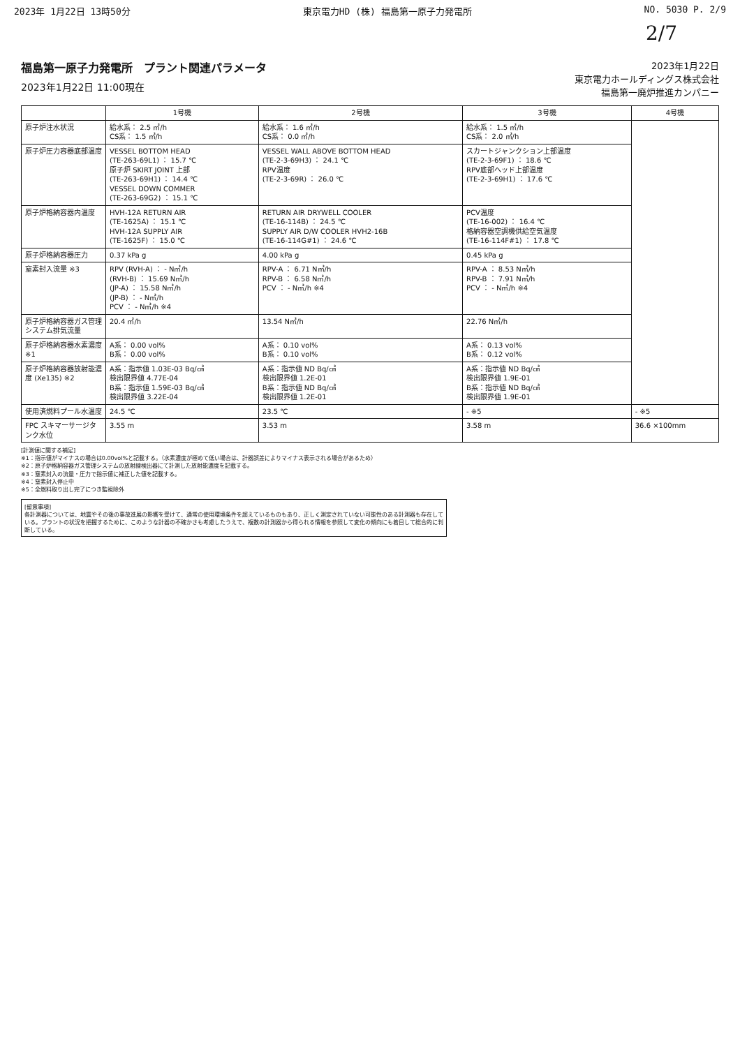2023年 1月22日 13時50分 東京電力HD (株) 福島第一原子力発電所 NO. 5030 P. 2/9
2/7
福島第一原子力発電所　プラント関連パラメータ
2023年1月22日 11:00現在
2023年1月22日
東京電力ホールディングス株式会社
福島第一廃炉推進カンパニー
| | 1号機 | 2号機 | 3号機 | 4号機 |
| --- | --- | --- | --- | --- |
| 原子炉注水状況 | 給水系： 2.5 ㎥/h CS系： 1.5 ㎥/h | 給水系： 1.6 ㎥/h CS系： 0.0 ㎥/h | 給水系： 1.5 ㎥/h CS系： 2.0 ㎥/h | |
| 原子炉圧力容器底部温度 | VESSEL BOTTOM HEAD (TE-263-69L1) ： 15.7 ℃ 原子炉 SKIRT JOINT 上部 (TE-263-69H1) ： 14.4 ℃ VESSEL DOWN COMMER (TE-263-69G2) ： 15.1 ℃ | VESSEL WALL ABOVE BOTTOM HEAD (TE-2-3-69H3) ： 24.1 ℃ RPV温度 (TE-2-3-69R) ： 26.0 ℃ | スカートジャンクション上部温度 (TE-2-3-69F1) ： 18.6 ℃ RPV底部ヘッド上部温度 (TE-2-3-69H1) ： 17.6 ℃ | |
| 原子炉格納容器内温度 | HVH-12A RETURN AIR (TE-1625A) ： 15.1 ℃ HVH-12A SUPPLY AIR (TE-1625F) ： 15.0 ℃ | RETURN AIR DRYWELL COOLER (TE-16-114B) ： 24.5 ℃ SUPPLY AIR D/W COOLER HVH2-16B (TE-16-114G#1) ： 24.6 ℃ | PCV温度 (TE-16-002) ： 16.4 ℃ 格納容器空調機供給空気温度 (TE-16-114F#1) ： 17.8 ℃ | |
| 原子炉格納容器圧力 | 0.37 kPa g | 4.00 kPa g | 0.45 kPa g | |
| 窒素封入流量 ※3 | RPV (RVH-A) ： - N㎥/h (RVH-B) ： 15.69 N㎥/h (JP-A) ： 15.58 N㎥/h (JP-B) ： - N㎥/h PCV ： - N㎥/h ※4 | RPV-A ： 6.71 N㎥/h RPV-B ： 6.58 N㎥/h PCV ： - N㎥/h ※4 | RPV-A ： 8.53 N㎥/h RPV-B ： 7.91 N㎥/h PCV ： - N㎥/h ※4 | |
| 原子炉格納容器ガス管理システム排気流量 | 20.4 ㎥/h | 13.54 N㎥/h | 22.76 N㎥/h | |
| 原子炉格納容器水素濃度 ※1 | A系： 0.00 vol% B系： 0.00 vol% | A系： 0.10 vol% B系： 0.10 vol% | A系： 0.13 vol% B系： 0.12 vol% | |
| 原子炉格納容器放射能濃度 (Xe135) ※2 | A系：指示値 1.03E-03 Bq/㎤ 検出限界値 4.77E-04 B系：指示値 1.59E-03 Bq/㎤ 検出限界値 3.22E-04 | A系：指示値 ND Bq/㎤ 検出限界値 1.2E-01 B系：指示値 ND Bq/㎤ 検出限界値 1.2E-01 | A系：指示値 ND Bq/㎤ 検出限界値 1.9E-01 B系：指示値 ND Bq/㎤ 検出限界値 1.9E-01 | |
| 使用済燃料プール水温度 | 24.5 ℃ | 23.5 ℃ | - ※5 | - ※5 |
| FPC スキマーサージタンク水位 | 3.55 m | 3.53 m | 3.58 m | 36.6 ×100mm |
[計測値に関する補足]
※1：指示値がマイナスの場合は0.00vol%と記載する。（水素濃度が極めて低い場合は、計器誤差によりマイナス表示される場合があるため）
※2：原子炉格納容器ガス管理システムの放射線検出器にて計測した放射能濃度を記載する。
※3：窒素封入の流量・圧力で指示値に補正した値を記載する。
※4：窒素封入停止中
※5：全燃料取り出し完了につき監視除外
[留意事項]
各計測器については、地震やその後の事故進展の影響を受けて、通常の使用環境条件を超えているものもあり、正しく測定されていない可能性のある計測器も存在している。プラントの状況を把握するために、このような計器の不確かさも考慮したうえで、複数の計測器から得られる情報を参照して変化の傾向にも着目して総合的に判断している。